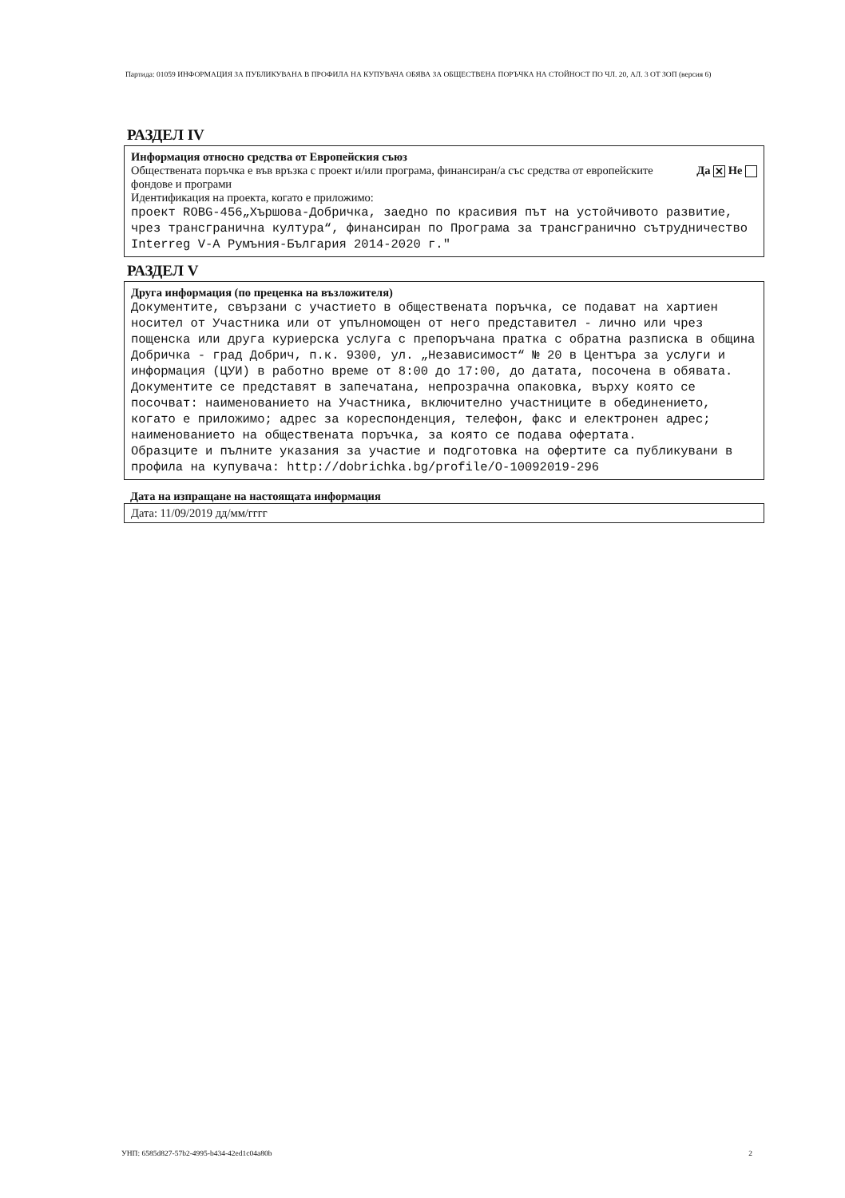Партида: 01059 ИНФОРМАЦИЯ ЗА ПУБЛИКУВАНА В ПРОФИЛА НА КУПУВАЧА ОБЯВА ЗА ОБЩЕСТВЕНА ПОРЪЧКА НА СТОЙНОСТ ПО ЧЛ. 20, АЛ. 3 ОТ ЗОП (версия 6)
РАЗДЕЛ IV
Информация относно средства от Европейския съюз
Обществената поръчка е във връзка с проект и/или програма, финансиран/а със средства от европейските фондове и програми
Да ✕ Не
Идентификация на проекта, когато е приложимо:
проект ROBG-456„Хършова-Добричка, заедно по красивия път на устойчивото развитие, чрез трансгранична култура“, финансиран по Програма за трансгранично сътрудничество Interreg V-A Румъния-България 2014-2020 г."
РАЗДЕЛ V
Друга информация (по преценка на възложителя)
Документите, свързани с участието в обществената поръчка, се подават на хартиен носител от Участника или от упълномощен от него представител - лично или чрез пощенска или друга куриерска услуга с препоръчана пратка с обратна разписка в община Добричка - град Добрич, п.к. 9300, ул. „Независимост“ № 20 в Центъра за услуги и информация (ЦУИ) в работно време от 8:00 до 17:00, до датата, посочена в обявата. Документите се представят в запечатана, непрозрачна опаковка, върху която се посочват: наименованието на Участника, включително участниците в обединението, когато е приложимо; адрес за кореспонденция, телефон, факс и електронен адрес; наименованието на обществената поръчка, за която се подава офертата.
Образците и пълните указания за участие и подготовка на офертите са публикувани в профила на купувача: http://dobrichka.bg/profile/O-10092019-296
Дата на изпращане на настоящата информация
Дата: 11/09/2019 дд/мм/гггг
УНП: 6585d827-57b2-4995-b434-42ed1c04a80b 2